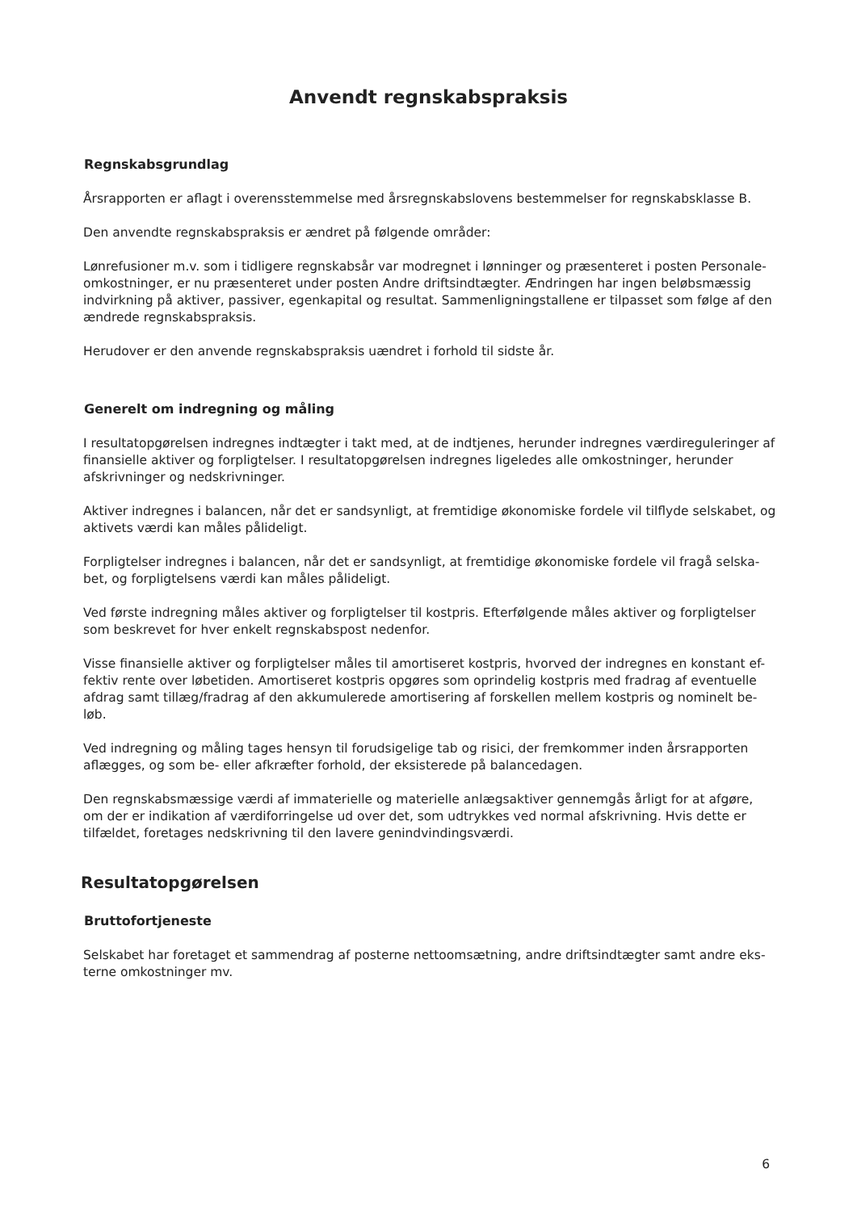Anvendt regnskabspraksis
Regnskabsgrundlag
Årsrapporten er aflagt i overensstemmelse med årsregnskabslovens bestemmelser for regnskabsklasse B.
Den anvendte regnskabspraksis er ændret på følgende områder:
Lønrefusioner m.v. som i tidligere regnskabsår var modregnet i lønninger og præsenteret i posten Personale-omkostninger, er nu præsenteret under posten Andre driftsindtægter. Ændringen har ingen beløbsmæssig indvirkning på aktiver, passiver, egenkapital og resultat. Sammenligningstallene er tilpasset som følge af den ændrede regnskabspraksis.
Herudover er den anvende regnskabspraksis uændret i forhold til sidste år.
Generelt om indregning og måling
I resultatopgørelsen indregnes indtægter i takt med, at de indtjenes, herunder indregnes værdireguleringer af finansielle aktiver og forpligtelser. I resultatopgørelsen indregnes ligeledes alle omkostninger, herunder afskrivninger og nedskrivninger.
Aktiver indregnes i balancen, når det er sandsynligt, at fremtidige økonomiske fordele vil tilflyde selskabet, og aktivets værdi kan måles pålideligt.
Forpligtelser indregnes i balancen, når det er sandsynligt, at fremtidige økonomiske fordele vil fragå selska-bet, og forpligtelsens værdi kan måles pålideligt.
Ved første indregning måles aktiver og forpligtelser til kostpris. Efterfølgende måles aktiver og forpligtelser som beskrevet for hver enkelt regnskabspost nedenfor.
Visse finansielle aktiver og forpligtelser måles til amortiseret kostpris, hvorved der indregnes en konstant ef-fektiv rente over løbetiden. Amortiseret kostpris opgøres som oprindelig kostpris med fradrag af eventuelle afdrag samt tillæg/fradrag af den akkumulerede amortisering af forskellen mellem kostpris og nominelt be-løb.
Ved indregning og måling tages hensyn til forudsigelige tab og risici, der fremkommer inden årsrapporten aflægges, og som be- eller afkræfter forhold, der eksisterede på balancedagen.
Den regnskabsmæssige værdi af immaterielle og materielle anlægsaktiver gennemgås årligt for at afgøre, om der er indikation af værdiforringelse ud over det, som udtrykkes ved normal afskrivning. Hvis dette er tilfældet, foretages nedskrivning til den lavere genindvindingsværdi.
Resultatopgørelsen
Bruttofortjeneste
Selskabet har foretaget et sammendrag af posterne nettoomsætning, andre driftsindtægter samt andre eks-terne omkostninger mv.
6